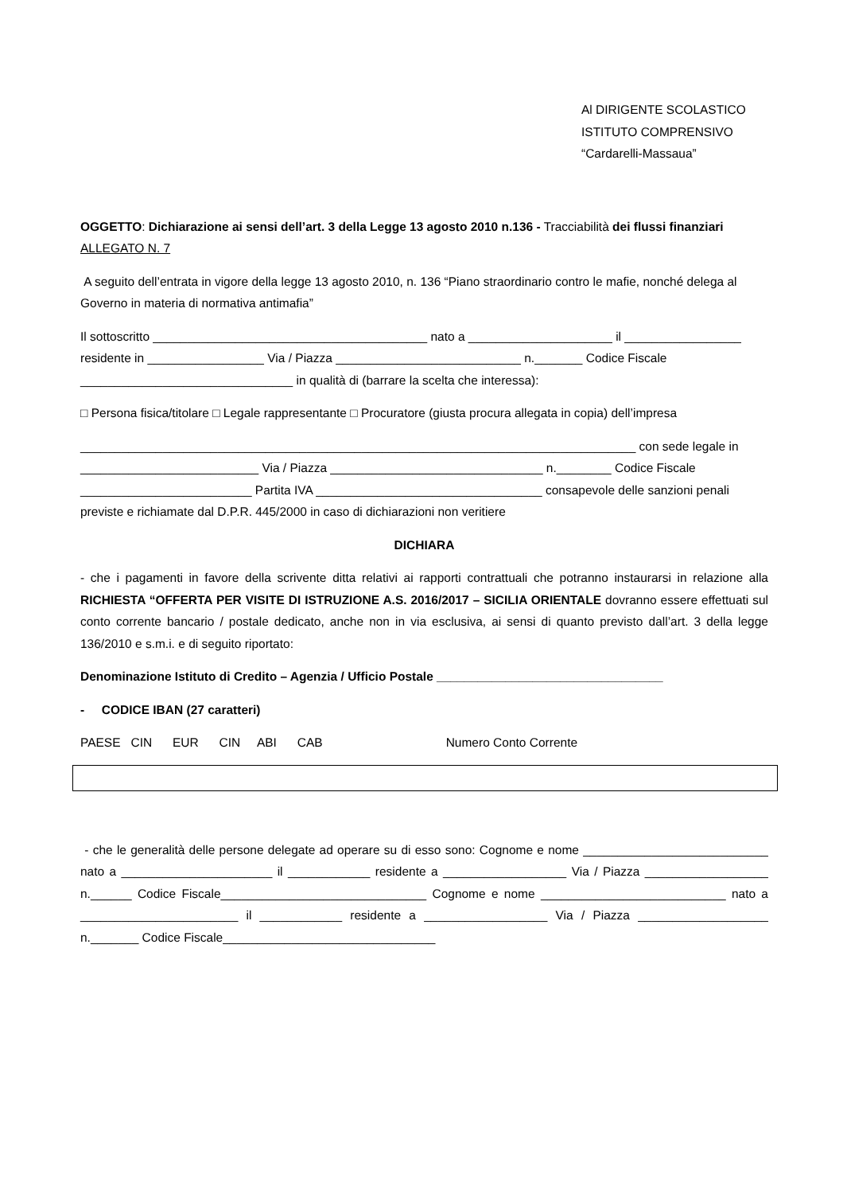Al DIRIGENTE SCOLASTICO
ISTITUTO COMPRENSIVO
“Cardarelli-Massaua”
OGGETTO: Dichiarazione ai sensi dell’art. 3 della Legge 13 agosto 2010 n.136 - Tracciabilità dei flussi finanziari ALLEGATO N. 7
A seguito dell’entrata in vigore della legge 13 agosto 2010, n. 136 “Piano straordinario contro le mafie, nonché delega al Governo in materia di normativa antimafia”
Il sottoscritto ________________________________________ nato a _____________________ il _________________ residente in _________________ Via / Piazza ___________________________ n._______ Codice Fiscale _______________________________ in qualità di (barrare la scelta che interessa):
□ Persona fisica/titolare □ Legale rappresentante □ Procuratore (giusta procura allegata in copia) dell’impresa
_________________________________________________________________________________ con sede legale in __________________________ Via / Piazza _______________________________ n.________ Codice Fiscale _________________________ Partita IVA _________________________________ consapevole delle sanzioni penali previste e richiamate dal D.P.R. 445/2000 in caso di dichiarazioni non veritiere
DICHIARA
- che i pagamenti in favore della scrivente ditta relativi ai rapporti contrattuali che potranno instaurarsi in relazione alla RICHIESTA “OFFERTA PER VISITE DI ISTRUZIONE A.S. 2016/2017 – SICILIA ORIENTALE dovranno essere effettuati sul conto corrente bancario / postale dedicato, anche non in via esclusiva, ai sensi di quanto previsto dall’art. 3 della legge 136/2010 e s.m.i. e di seguito riportato:
Denominazione Istituto di Credito – Agenzia / Ufficio Postale _________________________________
- CODICE IBAN (27 caratteri)
PAESE CIN EUR CIN ABI CAB Numero Conto Corrente
- che le generalità delle persone delegate ad operare su di esso sono: Cognome e nome ___________________________ nato a ______________________ il ____________ residente a __________________ Via / Piazza __________________ n.______ Codice Fiscale______________________________ Cognome e nome ___________________________ nato a _______________________ il ____________ residente a __________________ Via / Piazza ___________________ n._______ Codice Fiscale_______________________________